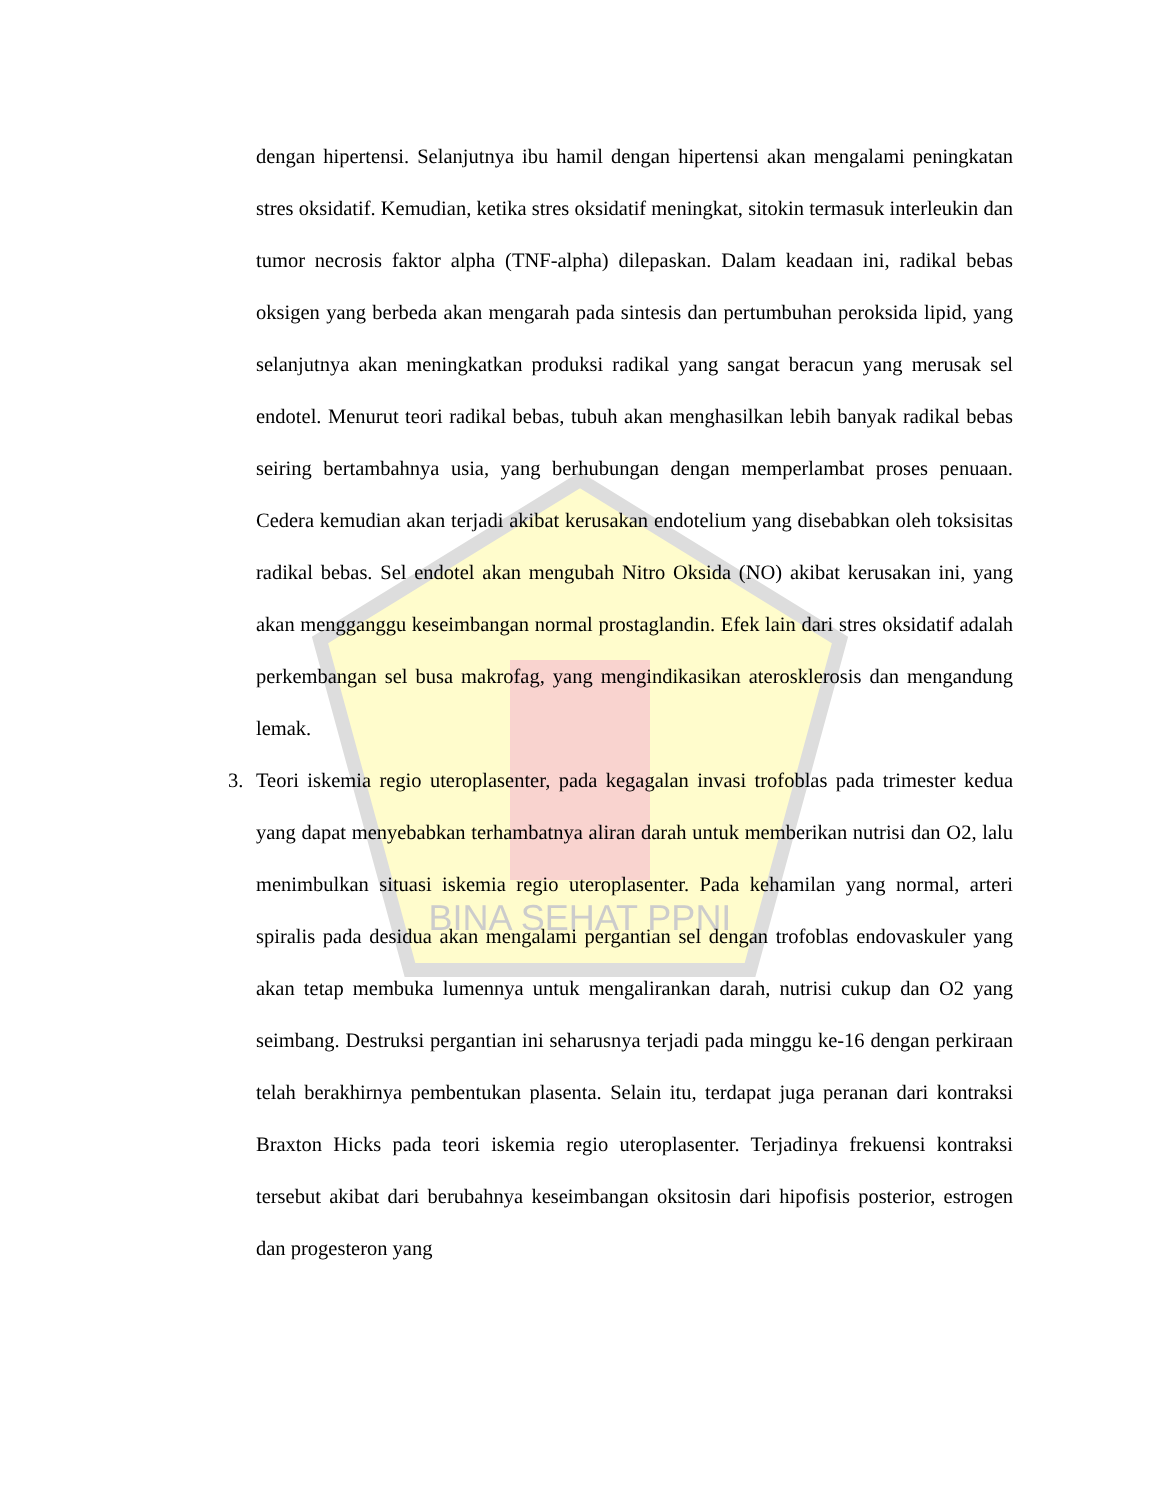BINA SEHAT PPNI
dengan hipertensi. Selanjutnya ibu hamil dengan hipertensi akan mengalami peningkatan stres oksidatif. Kemudian, ketika stres oksidatif meningkat, sitokin termasuk interleukin dan tumor necrosis faktor alpha (TNF-alpha) dilepaskan. Dalam keadaan ini, radikal bebas oksigen yang berbeda akan mengarah pada sintesis dan pertumbuhan peroksida lipid, yang selanjutnya akan meningkatkan produksi radikal yang sangat beracun yang merusak sel endotel. Menurut teori radikal bebas, tubuh akan menghasilkan lebih banyak radikal bebas seiring bertambahnya usia, yang berhubungan dengan memperlambat proses penuaan. Cedera kemudian akan terjadi akibat kerusakan endotelium yang disebabkan oleh toksisitas radikal bebas. Sel endotel akan mengubah Nitro Oksida (NO) akibat kerusakan ini, yang akan mengganggu keseimbangan normal prostaglandin. Efek lain dari stres oksidatif adalah perkembangan sel busa makrofag, yang mengindikasikan aterosklerosis dan mengandung lemak.
3. Teori iskemia regio uteroplasenter, pada kegagalan invasi trofoblas pada trimester kedua yang dapat menyebabkan terhambatnya aliran darah untuk memberikan nutrisi dan O2, lalu menimbulkan situasi iskemia regio uteroplasenter. Pada kehamilan yang normal, arteri spiralis pada desidua akan mengalami pergantian sel dengan trofoblas endovaskuler yang akan tetap membuka lumennya untuk mengalirankan darah, nutrisi cukup dan O2 yang seimbang. Destruksi pergantian ini seharusnya terjadi pada minggu ke-16 dengan perkiraan telah berakhirnya pembentukan plasenta. Selain itu, terdapat juga peranan dari kontraksi Braxton Hicks pada teori iskemia regio uteroplasenter. Terjadinya frekuensi kontraksi tersebut akibat dari berubahnya keseimbangan oksitosin dari hipofisis posterior, estrogen dan progesteron yang